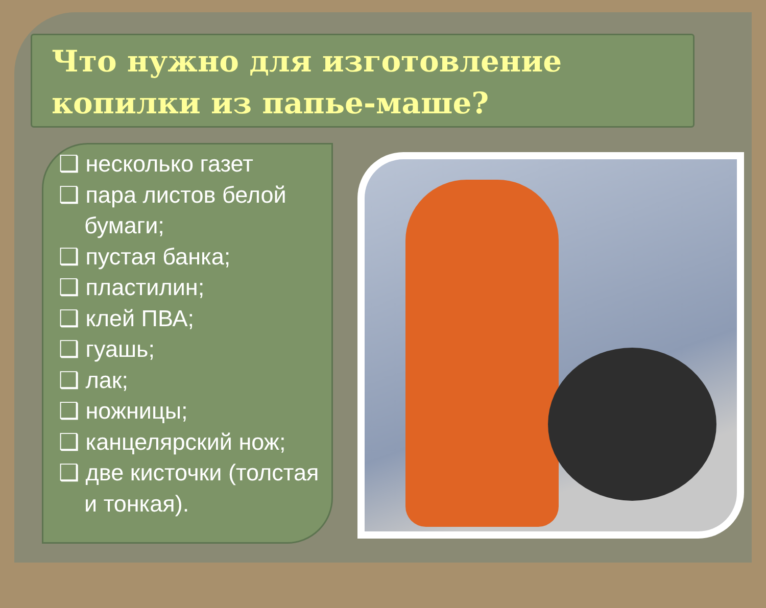Что нужно для изготовление копилки из папье-маше?
❑ несколько газет
❑ пара листов белой бумаги;
❑ пустая банка;
❑ пластилин;
❑ клей ПВА;
❑ гуашь;
❑ лак;
❑ ножницы;
❑ канцелярский нож;
❑ две кисточки (толстая и тонкая).